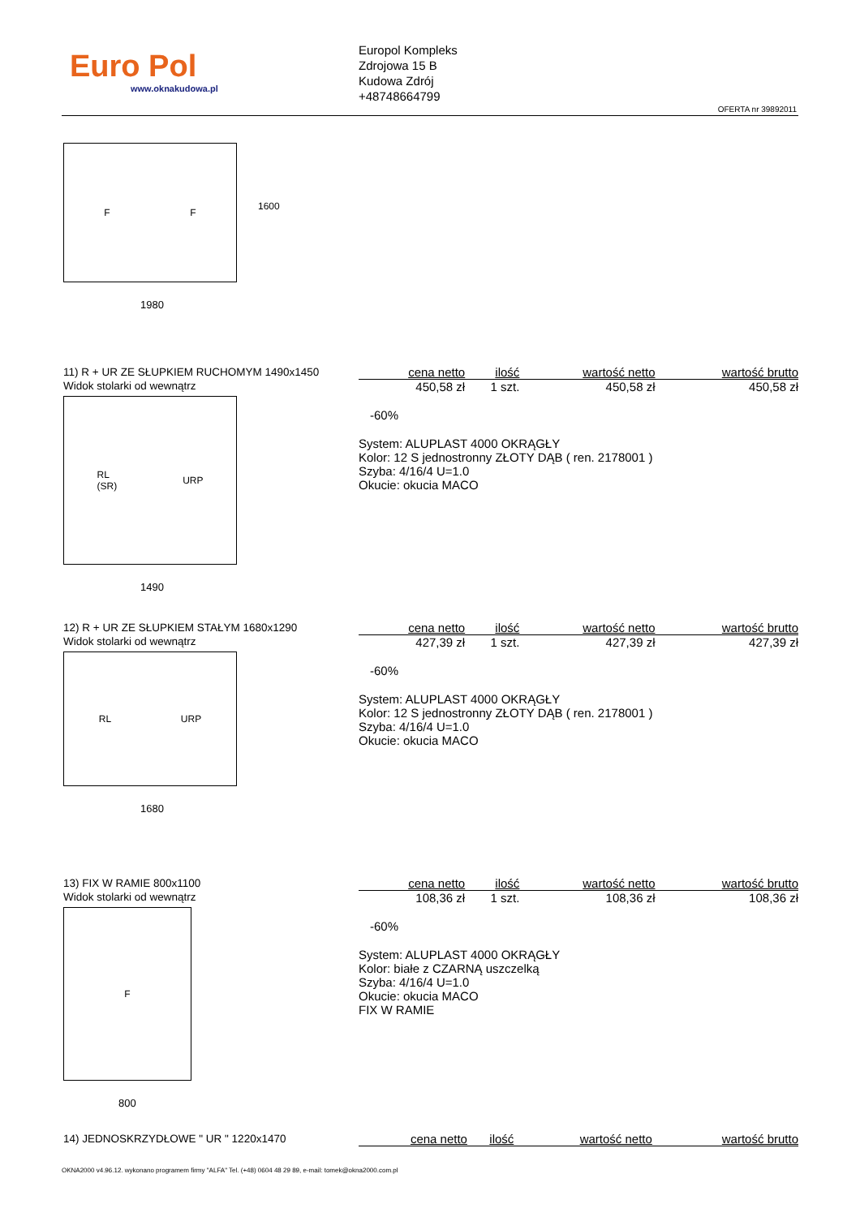Euro Pol
www.oknakudowa.pl
Europol Kompleks
Zdrojowa 15 B
Kudowa Zdrój
+48748664799
OFERTA nr 39892011
F F
1980
1600
11) R + UR ZE SŁUPKIEM RUCHOMYM 1490x1450
Widok stolarki od wewnątrz
RL
(SR) URP
1490
| cena netto | ilość | wartość netto | wartość brutto |
| --- | --- | --- | --- |
| 450,58 zł | 1 szt. | 450,58 zł | 450,58 zł |
-60%
System: ALUPLAST 4000 OKRĄGŁY
Kolor: 12 S jednostronny ZŁOTY DĄB ( ren. 2178001 )
Szyba: 4/16/4 U=1.0
Okucie: okucia MACO
12) R + UR ZE SŁUPKIEM STAŁYM 1680x1290
Widok stolarki od wewnątrz
RL URP
1680
| cena netto | ilość | wartość netto | wartość brutto |
| --- | --- | --- | --- |
| 427,39 zł | 1 szt. | 427,39 zł | 427,39 zł |
-60%
System: ALUPLAST 4000 OKRĄGŁY
Kolor: 12 S jednostronny ZŁOTY DĄB ( ren. 2178001 )
Szyba: 4/16/4 U=1.0
Okucie: okucia MACO
13) FIX W RAMIE 800x1100
Widok stolarki od wewnątrz
F
800
| cena netto | ilość | wartość netto | wartość brutto |
| --- | --- | --- | --- |
| 108,36 zł | 1 szt. | 108,36 zł | 108,36 zł |
-60%
System: ALUPLAST 4000 OKRĄGŁY
Kolor: białe z CZARNĄ uszczelką
Szyba: 4/16/4 U=1.0
Okucie: okucia MACO
FIX W RAMIE
14) JEDNOSKRZYDŁOWE " UR " 1220x1470
| cena netto | ilość | wartość netto | wartość brutto |
| --- | --- | --- | --- |
OKNA2000 v4.96.12. wykonano programem firmy "ALFA" Tel. (+48) 0604 48 29 89, e-mail: tomek@okna2000.com.pl